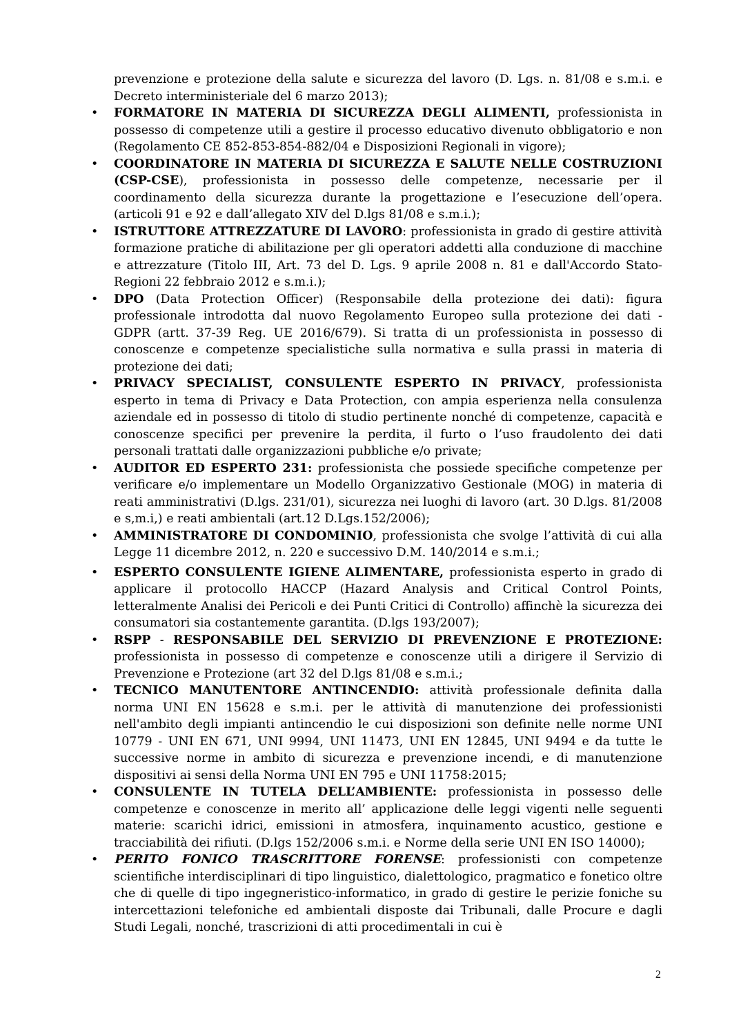prevenzione e protezione della salute e sicurezza del lavoro (D. Lgs. n. 81/08 e s.m.i. e Decreto interministeriale del 6 marzo 2013);
• FORMATORE IN MATERIA DI SICUREZZA DEGLI ALIMENTI, professionista in possesso di competenze utili a gestire il processo educativo divenuto obbligatorio e non (Regolamento CE 852-853-854-882/04 e Disposizioni Regionali in vigore);
• COORDINATORE IN MATERIA DI SICUREZZA E SALUTE NELLE COSTRUZIONI (CSP-CSE), professionista in possesso delle competenze, necessarie per il coordinamento della sicurezza durante la progettazione e l’esecuzione dell’opera. (articoli 91 e 92 e dall’allegato XIV del D.lgs 81/08 e s.m.i.);
• ISTRUTTORE ATTREZZATURE DI LAVORO: professionista in grado di gestire attività formazione pratiche di abilitazione per gli operatori addetti alla conduzione di macchine e attrezzature (Titolo III, Art. 73 del D. Lgs. 9 aprile 2008 n. 81 e dall'Accordo Stato-Regioni 22 febbraio 2012 e s.m.i.);
• DPO (Data Protection Officer) (Responsabile della protezione dei dati): figura professionale introdotta dal nuovo Regolamento Europeo sulla protezione dei dati - GDPR (artt. 37-39 Reg. UE 2016/679). Si tratta di un professionista in possesso di conoscenze e competenze specialistiche sulla normativa e sulla prassi in materia di protezione dei dati;
• PRIVACY SPECIALIST, CONSULENTE ESPERTO IN PRIVACY, professionista esperto in tema di Privacy e Data Protection, con ampia esperienza nella consulenza aziendale ed in possesso di titolo di studio pertinente nonché di competenze, capacità e conoscenze specifici per prevenire la perdita, il furto o l’uso fraudolento dei dati personali trattati dalle organizzazioni pubbliche e/o private;
• AUDITOR ED ESPERTO 231: professionista che possiede specifiche competenze per verificare e/o implementare un Modello Organizzativo Gestionale (MOG) in materia di reati amministrativi (D.lgs. 231/01), sicurezza nei luoghi di lavoro (art. 30 D.lgs. 81/2008 e s,m.i,) e reati ambientali (art.12 D.Lgs.152/2006);
• AMMINISTRATORE DI CONDOMINIO, professionista che svolge l’attività di cui alla Legge 11 dicembre 2012, n. 220 e successivo D.M. 140/2014 e s.m.i.;
• ESPERTO CONSULENTE IGIENE ALIMENTARE, professionista esperto in grado di applicare il protocollo HACCP (Hazard Analysis and Critical Control Points, letteralmente Analisi dei Pericoli e dei Punti Critici di Controllo) affinchè la sicurezza dei consumatori sia costantemente garantita. (D.lgs 193/2007);
• RSPP - RESPONSABILE DEL SERVIZIO DI PREVENZIONE E PROTEZIONE: professionista in possesso di competenze e conoscenze utili a dirigere il Servizio di Prevenzione e Protezione (art 32 del D.lgs 81/08 e s.m.i.;
• TECNICO MANUTENTORE ANTINCENDIO: attività professionale definita dalla norma UNI EN 15628 e s.m.i. per le attività di manutenzione dei professionisti nell'ambito degli impianti antincendio le cui disposizioni son definite nelle norme UNI 10779 - UNI EN 671, UNI 9994, UNI 11473, UNI EN 12845, UNI 9494 e da tutte le successive norme in ambito di sicurezza e prevenzione incendi, e di manutenzione dispositivi ai sensi della Norma UNI EN 795 e UNI 11758:2015;
• CONSULENTE IN TUTELA DELL’AMBIENTE: professionista in possesso delle competenze e conoscenze in merito all’ applicazione delle leggi vigenti nelle seguenti materie: scarichi idrici, emissioni in atmosfera, inquinamento acustico, gestione e tracciabilità dei rifiuti. (D.lgs 152/2006 s.m.i. e Norme della serie UNI EN ISO 14000);
• PERITO FONICO TRASCRITTORE FORENSE: professionisti con competenze scientifiche interdisciplinari di tipo linguistico, dialettologico, pragmatico e fonetico oltre che di quelle di tipo ingegneristico-informatico, in grado di gestire le perizie foniche su intercettazioni telefoniche ed ambientali disposte dai Tribunali, dalle Procure e dagli Studi Legali, nonché, trascrizioni di atti procedimentali in cui è
2